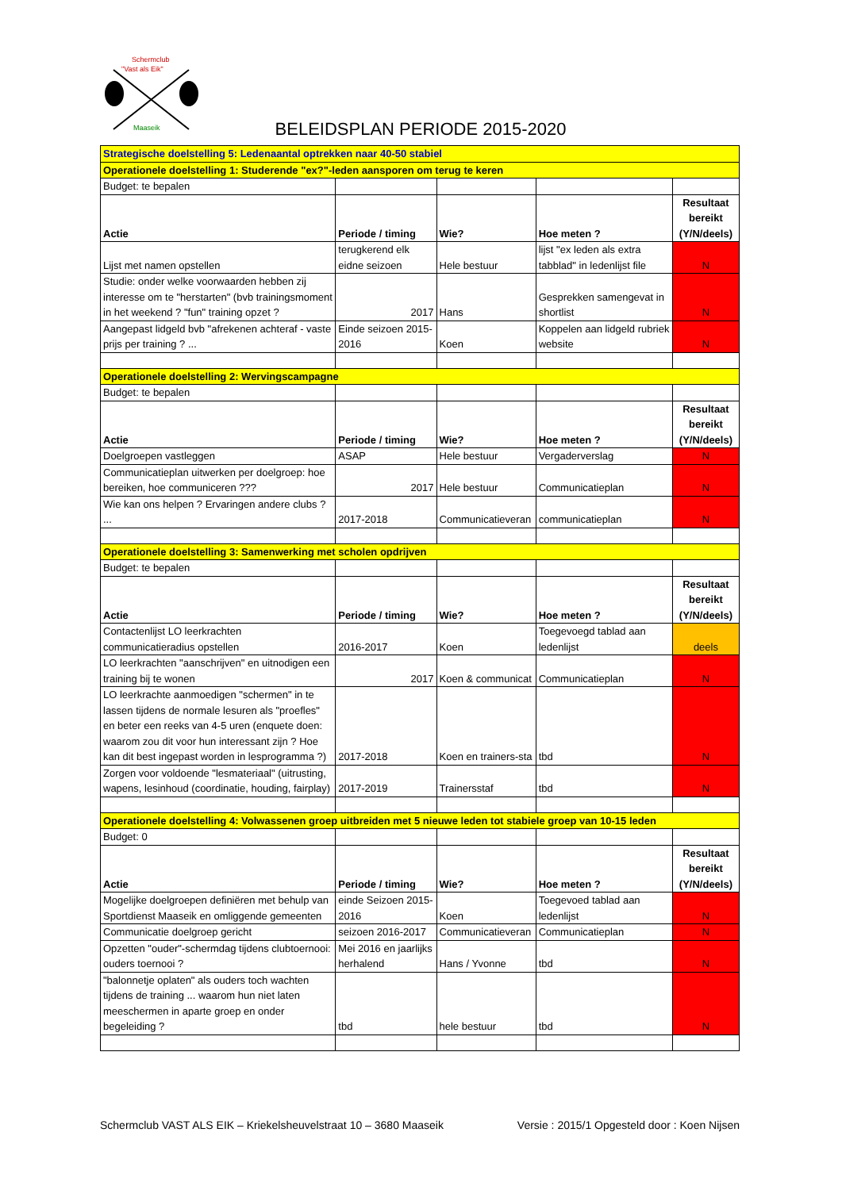Schermclub
"Vast als Eik"
Maaseik
BELEIDSPLAN PERIODE 2015-2020
| Strategische doelstelling 5: Ledenaantal optrekken naar 40-50 stabiel | | | | |
| Operationele doelstelling 1: Studerende "ex?"-leden aansporen om terug te keren | | | | |
| Budget: te bepalen | | | | |
| Actie | Periode / timing | Wie? | Hoe meten ? | Resultaat bereikt (Y/N/deels) |
| Lijst met namen opstellen | terugkerend elk eidne seizoen | Hele bestuur | lijst "ex leden als extra tabblad" in ledenlijst file | N |
| Studie: onder welke voorwaarden hebben zij interesse om te "herstarten" (bvb trainingsmoment in het weekend ? "fun" training opzet ? | 2017 | Hans | Gesprekken samengevat in shortlist | N |
| Aangepast lidgeld bvb "afrekenen achteraf - vaste prijs per training ? ... | Einde seizoen 2015-2016 | Koen | Koppelen aan lidgeld rubriek website | N |
| Operationele doelstelling 2: Wervingscampagne | | | | |
| Budget: te bepalen | | | | |
| Actie | Periode / timing | Wie? | Hoe meten ? | Resultaat bereikt (Y/N/deels) |
| Doelgroepen vastleggen | ASAP | Hele bestuur | Vergaderverslag | N |
| Communicatieplan uitwerken per doelgroep: hoe bereiken, hoe communiceren ??? | 2017 | Hele bestuur | Communicatieplan | N |
| Wie kan ons helpen ? Ervaringen andere clubs ? ... | 2017-2018 | Communicatieveran | communicatieplan | N |
| Operationele doelstelling 3: Samenwerking met scholen opdrijven | | | | |
| Budget: te bepalen | | | | |
| Actie | Periode / timing | Wie? | Hoe meten ? | Resultaat bereikt (Y/N/deels) |
| Contactenlijst LO leerkrachten communicatieradius opstellen | 2016-2017 | Koen | Toegevoegd tablad aan ledenlijst | deels |
| LO leerkrachten "aanschrijven" en uitnodigen een training bij te wonen | 2017 | Koen & communicat | Communicatieplan | N |
| LO leerkrachte aanmoedigen "schermen" in te lassen tijdens de normale lesuren als "proefles" en beter een reeks van 4-5 uren (enquete doen: waarom zou dit voor hun interessant zijn ? Hoe kan dit best ingepast worden in lesprogramma ?) | 2017-2018 | Koen en trainers-sta | tbd | N |
| Zorgen voor voldoende "lesmateriaal" (uitrusting, wapens, lesinhoud (coordinatie, houding, fairplay) | 2017-2019 | Trainersstaf | tbd | N |
| Operationele doelstelling 4: Volwassenen groep uitbreiden met 5 nieuwe leden tot stabiele groep van 10-15 leden | | | | |
| Budget: 0 | | | | |
| Actie | Periode / timing | Wie? | Hoe meten ? | Resultaat bereikt (Y/N/deels) |
| Mogelijke doelgroepen definiëren met behulp van Sportdienst Maaseik en omliggende gemeenten | einde Seizoen 2015-2016 | Koen | Toegevoed tablad aan ledenlijst | N |
| Communicatie doelgroep gericht | seizoen 2016-2017 | Communicatieveran | Communicatieplan | N |
| Opzetten "ouder"-schermdag tijdens clubtoernooi: ouders toernooi ? | Mei 2016 en jaarlijks herhalend | Hans / Yvonne | tbd | N |
| "balonnetje oplaten" als ouders toch wachten tijdens de training ... waarom hun niet laten meeschermen in aparte groep en onder begeleiding ? | tbd | hele bestuur | tbd | N |
Schermclub VAST ALS EIK – Kriekelsheuvelstraat 10 – 3680 Maaseik Versie : 2015/1 Opgesteld door : Koen Nijsen